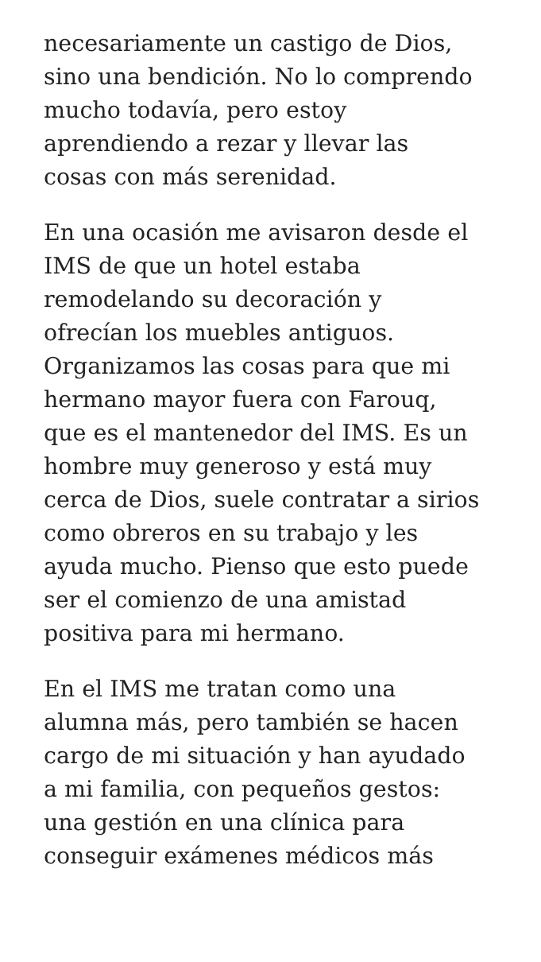necesariamente un castigo de Dios,
sino una bendición. No lo comprendo
mucho todavía, pero estoy
aprendiendo a rezar y llevar las
cosas con más serenidad.
En una ocasión me avisaron desde el
IMS de que un hotel estaba
remodelando su decoración y
ofrecían los muebles antiguos.
Organizamos las cosas para que mi
hermano mayor fuera con Farouq,
que es el mantenedor del IMS. Es un
hombre muy generoso y está muy
cerca de Dios, suele contratar a sirios
como obreros en su trabajo y les
ayuda mucho. Pienso que esto puede
ser el comienzo de una amistad
positiva para mi hermano.
En el IMS me tratan como una
alumna más, pero también se hacen
cargo de mi situación y han ayudado
a mi familia, con pequeños gestos:
una gestión en una clínica para
conseguir exámenes médicos más